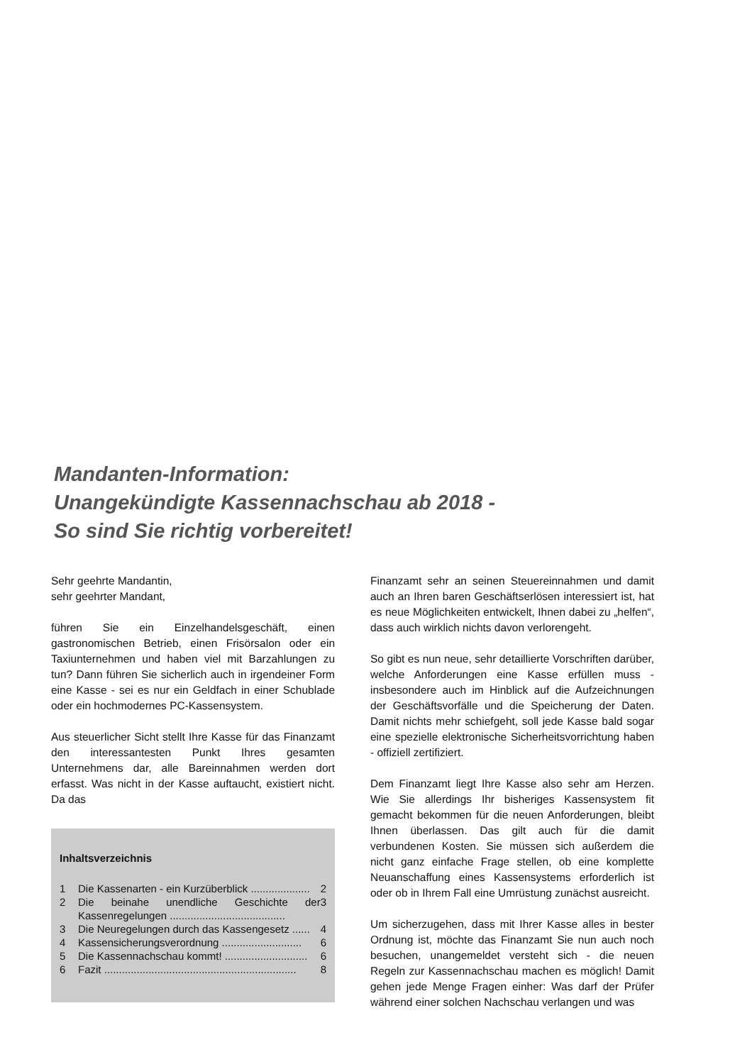Mandanten-Information:
Unangekündigte Kassennachschau ab 2018 -
So sind Sie richtig vorbereitet!
Sehr geehrte Mandantin,
sehr geehrter Mandant,
führen Sie ein Einzelhandelsgeschäft, einen gastronomischen Betrieb, einen Frisörsalon oder ein Taxiunternehmen und haben viel mit Barzahlungen zu tun? Dann führen Sie sicherlich auch in irgendeiner Form eine Kasse - sei es nur ein Geldfach in einer Schublade oder ein hochmodernes PC-Kassensystem.
Aus steuerlicher Sicht stellt Ihre Kasse für das Finanzamt den interessantesten Punkt Ihres gesamten Unternehmens dar, alle Bareinnahmen werden dort erfasst. Was nicht in der Kasse auftaucht, existiert nicht. Da das
Inhaltsverzeichnis
1 Die Kassenarten - ein Kurzüberblick .................... 2
2 Die beinahe unendliche Geschichte der Kassenregelungen ....................................... 3
3 Die Neuregelungen durch das Kassengesetz ...... 4
4 Kassensicherungsverordnung ........................... 6
5 Die Kassennachschau kommt! ............................ 6
6 Fazit ................................................................. 8
Finanzamt sehr an seinen Steuereinnahmen und damit auch an Ihren baren Geschäftserlösen interessiert ist, hat es neue Möglichkeiten entwickelt, Ihnen dabei zu „helfen“, dass auch wirklich nichts davon verlorengeht.
So gibt es nun neue, sehr detaillierte Vorschriften darüber, welche Anforderungen eine Kasse erfüllen muss - insbesondere auch im Hinblick auf die Aufzeichnungen der Geschäftsvorfälle und die Speicherung der Daten. Damit nichts mehr schiefgeht, soll jede Kasse bald sogar eine spezielle elektronische Sicherheitsvorrichtung haben - offiziell zertifiziert.
Dem Finanzamt liegt Ihre Kasse also sehr am Herzen. Wie Sie allerdings Ihr bisheriges Kassensystem fit gemacht bekommen für die neuen Anforderungen, bleibt Ihnen überlassen. Das gilt auch für die damit verbundenen Kosten. Sie müssen sich außerdem die nicht ganz einfache Frage stellen, ob eine komplette Neuanschaffung eines Kassensystems erforderlich ist oder ob in Ihrem Fall eine Umrüstung zunächst ausreicht.
Um sicherzugehen, dass mit Ihrer Kasse alles in bester Ordnung ist, möchte das Finanzamt Sie nun auch noch besuchen, unangemeldet versteht sich - die neuen Regeln zur Kassennachschau machen es möglich! Damit gehen jede Menge Fragen einher: Was darf der Prüfer während einer solchen Nachschau verlangen und was